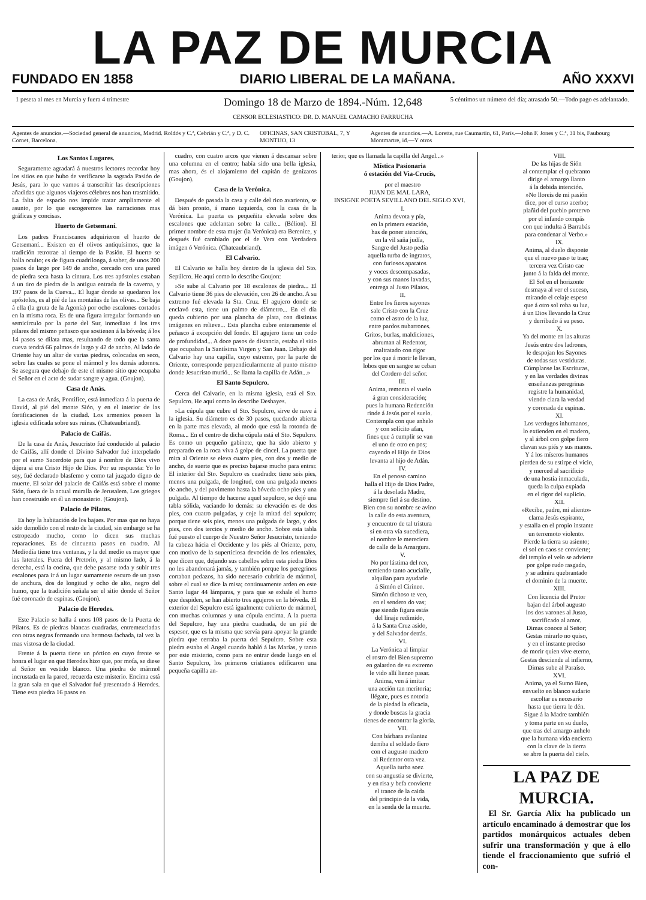LA PAZ DE MURCIA
FUNDADO EN 1858 DIARIO LIBERAL DE LA MAÑANA. AÑO XXXVI
1 peseta al mes en Murcia y fuera 4 trimestre
Domingo 18 de Marzo de 1894.-Núm. 12,648
CENSOR ECLESIASTICO: DR. D. MANUEL CAMACHO FARRUCHA
5 céntimos un número del día; atrasado 50.—Todo pago es adelantado.
Agentes de anuncios.—Sociedad general de anuncios, Madrid. Roldós y C.ª, Cebrián y C.ª, y D. C. Cornet, Barcelona. OFICINAS, SAN CRISTOBAL, 7, Y MONTIJO, 13 Agentes de anuncios.—A. Lorette, rue Caumartin, 61, París.—John F. Jones y C.ª, 31 bis, Faubourg Montmartre, id.—Y otros
Los Santos Lugares.
Seguramente agradará á nuestros lectores recordar hoy los sitios en que hubo de verificarse la sagrada Pasión de Jesús, para lo que vamos á transcribir las descripciones añadidas que algunos viajeros célebres nos han trasmitido. La falta de espacio nos impide tratar ampliamente el asunto, por lo que escogeremos las narraciones mas gráficas y concisas.
Huerto de Getsemaní.
Los padres Franciscanos adquirieron el huerto de Getsemaní... Existen en él olivos antiquísimos, que la tradición retrotrae al tiempo de la Pasión. El huerto se halla oculto; es de figura cuadrilonga, á saber, de unos 200 pasos de largo por 149 de ancho, cercado con una pared de piedra seca hasta la cintura. Los tres apóstoles estaban á un tiro de piedra de la antigua entrada de la caverna, y 197 pasos de la Cueva... El lugar donde se quedaron los apóstoles, es al pié de las montañas de las olivas... Se baja á ella (la gruta de la Agonía) por ocho escalones cortados en la misma roca. Es de una figura irregular formando un semicírculo por la parte del Sur, inmediato á los tres pilares del mismo peñasco que sostienen á la bóveda; á los 14 pasos se dilata mas, resultando de todo que la santa cueva tendrá 66 palmos de largo y 42 de ancho. Al lado de Oriente hay un altar de varias piedras, colocadas en seco, sobre las cuales se pone el mármol y los demás adornos. Se asegura que debajo de este el mismo sitio que ocupaba el Señor en el acto de sudar sangre y agua. (Goujon).
Casa de Anás.
La casa de Anás, Pontífice, está inmediata á la puerta de David, al pié del monte Sión, y en el interior de las fortificaciones de la ciudad. Los armenios poseen la iglesia edificada sobre sus ruinas. (Chateaubriand).
Palacio de Caifás.
De la casa de Anás, Jesucristo fué conducido al palacio de Caifás, allí donde el Divino Salvador fué interpelado por el sumo Sacerdote para que á nombre de Dios vivo dijera si era Cristo Hijo de Dios. Por su respuesta: Yo lo soy, fué declarado blasfemo y como tal juzgado digno de muerte. El solar del palacio de Caifás está sobre el monte Sión, fuera de la actual muralla de Jerusalem. Los griegos han construido en él un monasterio. (Goujon).
Palacio de Pilatos.
Es hoy la habitación de los bajaes. Por mas que no haya sido demolido con el resto de la ciudad, sin embargo se ha estropeado mucho, como lo dicen sus muchas reparaciones. Es de cincuenta pasos en cuadro. Al Mediodía tiene tres ventanas, y la del medio es mayor que las laterales. Fuera del Pretorio, y al mismo lado, á la derecha, está la cocina, que debe pasarse toda y subir tres escalones para ir á un lugar sumamente oscuro de un paso de anchura, dos de longitud y ocho de alto, negro del humo, que la tradición señala ser el sitio donde el Señor fué coronado de espinas. (Goujon).
Palacio de Herodes.
Este Palacio se halla á unos 108 pasos de la Puerta de Pilatos. Es de piedras blancas cuadradas, entremezcladas con otras negras formando una hermosa fachada, tal vez la mas vistosa de la ciudad.
Frente á la puerta tiene un pórtico en cuyo frente se honra el lugar en que Herodes hizo que, por mofa, se diese al Señor en vestido blanco. Una piedra de mármol incrustada en la pared, recuerda este misterio. Encima está la gran sala en que el Salvador fué presentado á Herodes. Tiene esta piedra 16 pasos en
cuadro, con cuatro arcos que vienen á descansar sobre una columna en el centro; había sido una bella iglesia, mas ahora, és el alojamiento del capitán de genízaros (Goujon).
Casa de la Verónica.
Después de pasada la casa y calle del rico avariento, se dá bien pronto, á mano izquierda, con la casa de la Verónica. La puerta es pequeñita elevada sobre dos escalones que adelantan sobre la calle... (Bélion). El primer nombre de esta mujer (la Verónica) era Berenice, y después fué cambiado por el de Vera con Verdadera imágen ó Verónica. (Chateaubriand).
El Calvario.
El Calvario se halla hoy dentro de la iglesia del Sto. Sepúlcro. He aquí como lo describe Goujon:
»Se sube al Calvario por 18 escalones de piedra... El Calvario tiene 36 pies de elevación, con 26 de ancho. A su extremo fué elevada la Sta. Cruz. El agujero donde se enclavó esta, tiene un palmo de diámetro... En el día queda cubierto por una plancha de plata, con distintas imágenes en relieve... Esta plancha cubre enteramente el peñasco á excepción del fondo. El agujero tiene un codo de profundidad... A doce pasos de distancia, estaba el sitio que ocupaban la Santísima Virgen y San Juan. Debajo del Calvario hay una capilla, cuyo estremo, por la parte de Oriente, corresponde perpendicularmente al punto mismo donde Jesucristo murió... Se llama la capilla de Adán...»
El Santo Sepulcro.
Cerca del Calvario, en la misma iglesia, está el Sto. Sepulcro. He aquí como lo describe Deshayes.
»La cúpula que cubre el Sto. Sepulcro, sirve de nave á la iglesia. Su diámetro es de 30 pasos, quedando abierta en la parte mas elevada, al modo que está la rotonda de Roma... En el centro de dicha cúpula está el Sto. Sepulcro. Es como un pequeño gabinete, que ha sido abierto y preparado en la roca viva á golpe de cincel. La puerta que mira al Oriente se eleva cuatro pies, con dos y medio de ancho, de suerte que es preciso bajarse mucho para entrar. El interior del Sto. Sepulcro es cuadrado: tiene seis pies, menos una pulgada, de longitud, con una pulgada menos de ancho, y del pavimento hasta la bóveda ocho pies y una pulgada. Al tiempo de hacerse aquel sepulcro, se dejó una tabla sólida, vaciando lo demás: su elevación es de dos pies, con cuatro pulgadas, y coje la mitad del sepulcro; porque tiene seis pies, menos una pulgada de largo, y dos pies, con dos tercios y medio de ancho. Sobre esta tabla fué puesto el cuerpo de Nuestro Señor Jesucristo, teniendo la cabeza hácia el Occidente y los piés al Oriente, pero, con motivo de la superticiosa devoción de los orientales, que dicen que, dejando sus cabellos sobre esta piedra Dios no les abandonará jamás, y también porque los peregrinos cortaban pedazos, ha sido necesario cubrirla de mármol, sobre el cual se dice la misa; continuamente arden en este Santo lugar 44 lámparas, y para que se exhale el humo que despiden, se han abierto tres agujeros en la bóveda. El exterior del Sepulcro está igualmente cubierto de mármol, con muchas columnas y una cúpula encima. A la puerta del Sepulcro, hay una piedra cuadrada, de un pié de espesor, que es la misma que servía para apoyar la grande piedra que cerraba la puerta del Sepulcro. Sobre esta piedra estaba el Angel cuando habló á las Marías, y tanto por este misterio, como para no entrar desde luego en el Santo Sepulcro, los primeros cristianos edificaron una pequeña capilla an-
terior, que es llamada la capilla del Angel...»
Mística Pasionaria
ó estación del Via-Crucis,
por el maestro
JUAN DE MAL LARA,
INSIGNE POETA SEVILLANO DEL SIGLO XVI.
I.
Anima devota y pía,
en la primera estación,
has de poner atención,
en la vil saña judía,
Sangre del Justo pedía
aquella turba de ingratos,
con furiosos aparatos
y voces descompasadas,
y con sus manos lavadas,
entrega al Justo Pilatos.
II.
Entre los fieros sayones
sale Cristo con la Cruz
como el astro de la luz,
entre pardos nubarrones.
Gritos, burlas, maldiciones,
abruman al Redentor,
maltratado con rigor
por los que á morir le llevan,
lobos que en sangre se ceban
del Cordero del señor.
III.
Anima, remonta el vuelo
á gran consideración;
pues la humana Redención
rinde á Jesús por el suelo.
Contempla con que anhelo
y con solícito afan,
fines que á cumplir se van
el uno de otro en pos;
cayendo el Hijo de Dios
levanta al hijo de Adán.
IV.
En el penoso camino
halla el Hijo de Dios Padre,
á la desolada Madre,
siempre fiel á su destino.
Bien con su nombre se avino
la calle do esta aventura,
y encuentro de tal tristura
si en otra vía sucediera,
el nombre le mereciera
de calle de la Amargura.
V.
No por lástima del reo,
temiendo tanto acucialle,
alquilan para ayudarle
á Simón el Cirineo.
Simón dichoso te veo,
en el sendero do vas;
que siendo figura estás
del linaje redimido,
á la Santa Cruz asido,
y del Salvador detrás.
VI.
La Verónica al limpiar
el rostro del Bien supremo
en galardon de su extremo
le vido allí lienzo pasar.
Anima, ven á imitar
una acción tan meritoria;
llégate, pues es notoria
de la piedad la eficacia,
y donde buscas la gracia
tienes de encontrar la gloria.
VII.
Con bárbara avilantez
derriba el soldado fiero
con el augusto madero
al Redentor otra vez.
Aquella turba soez
con su angustia se divierte,
y en risa y befa convierte
el trance de la caida
del principio de la vida,
en la senda de la muerte.
VIII.
De las hijas de Sión
al contemplar el quebranto
dirige el amargo llanto
á la debida intención.
»No lloreis de mi pasión
dice, por el curso acerbo;
plañid del pueblo protervo
por el infando compás
con que indulta á Barrabás
para condenar al Verbo.»
IX.
Anima, al duelo disponte
que el nuevo paso te trae;
tercera vez Cristo cae
junto á la falda del monte.
El Sol en el horizonte
desmaya al ver el suceso,
mirando el celaje espeso
que á otro sol roba su luz,
á un Dios llevando la Cruz
y derribado á su peso.
X.
Ya del monte en las alturas
Jesús entre dos ladrones,
le despojan los Sayones
de todas sus vestiduras.
Cúmplanse las Escrituras,
y en las verdades divinas
enseñanzas peregrinas
registre la humanidad,
viendo clara la verdad
y coronada de espinas.
XI.
Los verdugos inhumanos,
lo extienden en el madero,
y al árbol con golpe fiero
clavan sus piés y sus manos.
Y á los míseros humanos
pierden de su estirpe el vicio,
y merced al sacrificio
de una hostia inmaculada,
queda la culpa expiada
en el rigor del suplicio.
XII.
»Recibe, padre, mi aliento»
clama Jesús espirante,
y estalla en el propio instante
un terremoto violento.
Pierde la tierra su asiento;
el sol en caos se convierte;
del templo el velo se advierte
por golpe rudo rasgado,
y se admira quebrantado
el dominio de la muerte.
XIII.
Con licencia del Pretor
bajan del árbol augusto
los dos varones al Justo,
sacrificado al amor.
Dimas conoce al Señor;
Gestas mirarlo no quiso,
y en el instante preciso
de morir quien vive eterno,
Gestas desciende al infierno,
Dimas sube al Paraíso.
XVI.
Anima, ya el Sumo Bien,
envuelto en blanco sudario
escoltar es necesario
hasta que tierra le dén.
Sigue á la Madre también
y toma parte en su duelo,
que tras del amargo anhelo
que la humana vida encierra
con la clave de la tierra
se abre la puerta del cielo.
LA PAZ DE MURCIA.
El Sr. García Alix ha publicado un artículo encaminado á demostrar que los partidos monárquicos actuales deben sufrir una transformación y que á ello tiende el fraccionamiento que sufrió el con-